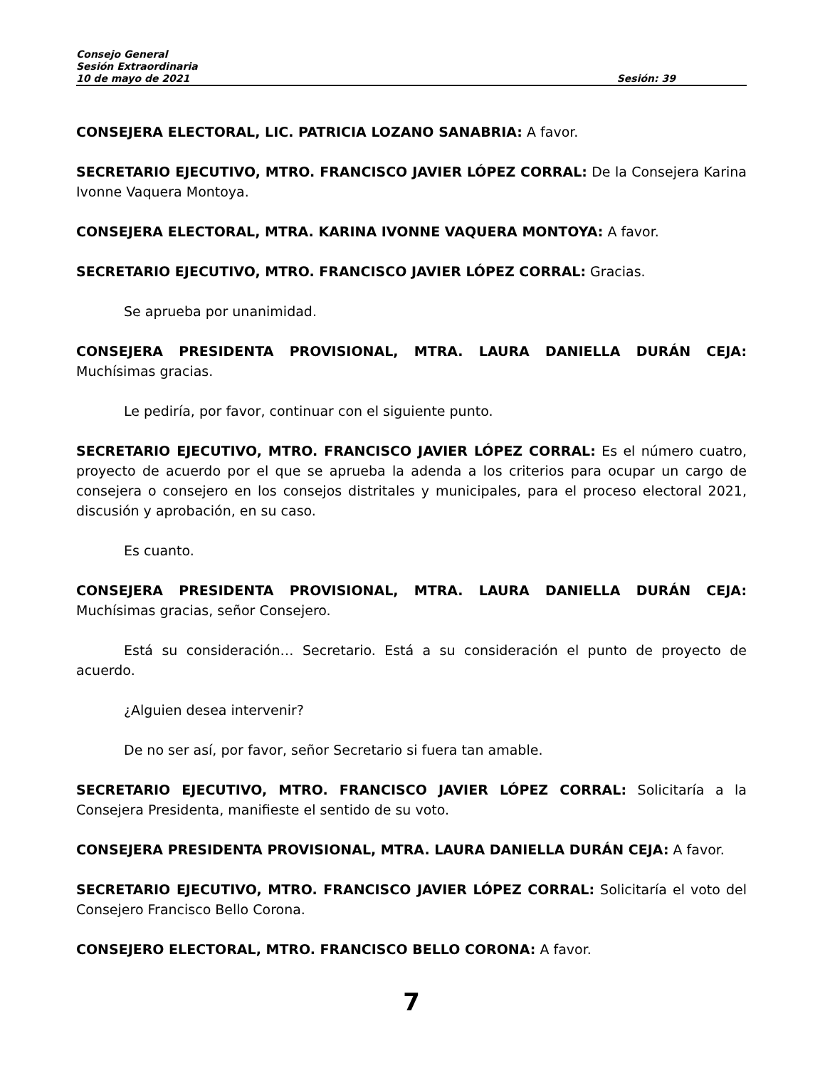Consejo General
Sesión Extraordinaria
10 de mayo de 2021 Sesión: 39
CONSEJERA ELECTORAL, LIC. PATRICIA LOZANO SANABRIA: A favor.
SECRETARIO EJECUTIVO, MTRO. FRANCISCO JAVIER LÓPEZ CORRAL: De la Consejera Karina Ivonne Vaquera Montoya.
CONSEJERA ELECTORAL, MTRA. KARINA IVONNE VAQUERA MONTOYA: A favor.
SECRETARIO EJECUTIVO, MTRO. FRANCISCO JAVIER LÓPEZ CORRAL: Gracias.
Se aprueba por unanimidad.
CONSEJERA PRESIDENTA PROVISIONAL, MTRA. LAURA DANIELLA DURÁN CEJA: Muchísimas gracias.
Le pediría, por favor, continuar con el siguiente punto.
SECRETARIO EJECUTIVO, MTRO. FRANCISCO JAVIER LÓPEZ CORRAL: Es el número cuatro, proyecto de acuerdo por el que se aprueba la adenda a los criterios para ocupar un cargo de consejera o consejero en los consejos distritales y municipales, para el proceso electoral 2021, discusión y aprobación, en su caso.
Es cuanto.
CONSEJERA PRESIDENTA PROVISIONAL, MTRA. LAURA DANIELLA DURÁN CEJA: Muchísimas gracias, señor Consejero.
Está su consideración… Secretario. Está a su consideración el punto de proyecto de acuerdo.
¿Alguien desea intervenir?
De no ser así, por favor, señor Secretario si fuera tan amable.
SECRETARIO EJECUTIVO, MTRO. FRANCISCO JAVIER LÓPEZ CORRAL: Solicitaría a la Consejera Presidenta, manifieste el sentido de su voto.
CONSEJERA PRESIDENTA PROVISIONAL, MTRA. LAURA DANIELLA DURÁN CEJA: A favor.
SECRETARIO EJECUTIVO, MTRO. FRANCISCO JAVIER LÓPEZ CORRAL: Solicitaría el voto del Consejero Francisco Bello Corona.
CONSEJERO ELECTORAL, MTRO. FRANCISCO BELLO CORONA: A favor.
7